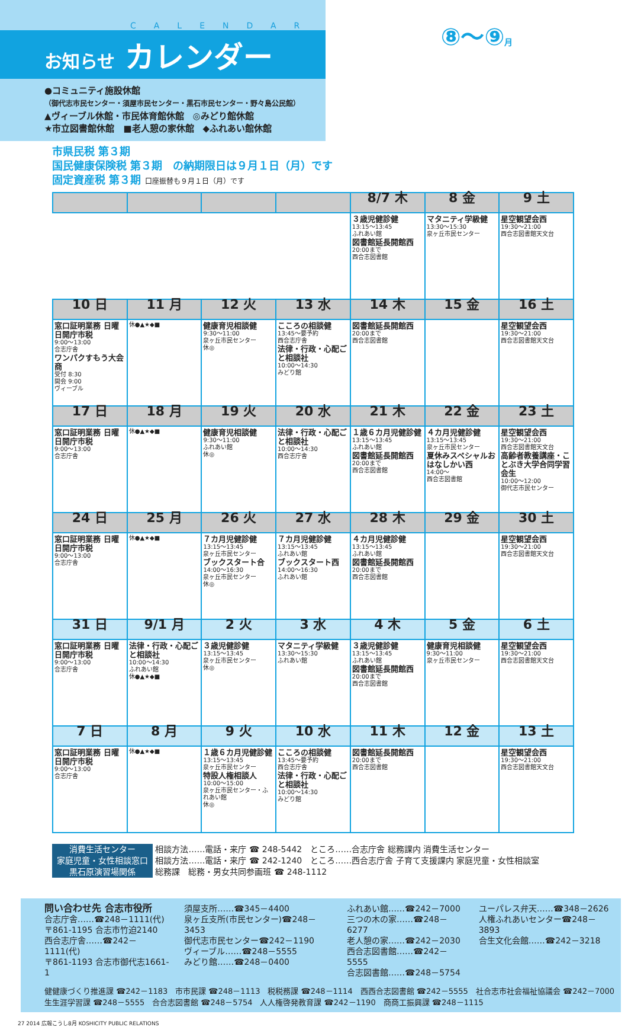CALENDAR
お知らせ カレンダー
●コミュニティ施設休館
（御代志市民センター・須屋市民センター・黒石市民センター・野々島公民館）
▲ヴィーブル休館・市民体育館休館　◎みどり館休館
★市立図書館休館　■老人憩の家休館　◆ふれあい館休館
⑧〜⑨月
市県民税 第３期
国民健康保険税 第３期　の納期限日は９月１日（月）です
固定資産税 第３期 口座振替も９月１日（月）です
| | | | | 8/7 木 | 8 金 | 9 土 |
| --- | --- | --- | --- | --- | --- | --- |
| | | | | ３歳児健診健 13:15～13:45 ふれあい館 図書館延長開館西 20:00まで 西合志図書館 | マタニティ学級健 13:30～15:30 泉ヶ丘市民センター | 星空観望会西 19:30～21:00 西合志図書館天文台 |
| 10 日 | 11 月 | 12 火 | 13 水 | 14 木 | 15 金 | 16 土 |
| 窓口証明業務 日曜日開庁市税 9:00～13:00 合志庁舎 ワンパクすもう大会商 受付 8:30 開会 9:00 ヴィーブル | 休●▲★◆■ | 健康育児相談健 9:30～11:00 泉ヶ丘市民センター 休◎ | こころの相談健 13:45～要予約 西合志庁舎 法律・行政・心配ごと相談社 10:00～14:30 みどり館 | 図書館延長開館西 20:00まで 西合志図書館 | | 星空観望会西 19:30～21:00 西合志図書館天文台 |
| 17 日 | 18 月 | 19 火 | 20 水 | 21 木 | 22 金 | 23 土 |
| 窓口証明業務 日曜日開庁市税 9:00～13:00 合志庁舎 | 休●▲★◆■ | 健康育児相談健 9:30～11:00 ふれあい館 休◎ | 法律・行政・心配ごと相談社 10:00～14:30 西合志庁舎 | １歳６カ月児健診健 13:15～13:45 ふれあい館 図書館延長開館西 20:00まで 西合志図書館 | ４カ月児健診健 13:15～13:45 泉ヶ丘市民センター 夏休みスペシャルおはなしかい西 14:00～ 西合志図書館 | 星空観望会西 19:30～21:00 西合志図書館天文台 高齢者教養講座・ことぶき大学合同学習会生 10:00～12:00 御代志市民センター |
| 24 日 | 25 月 | 26 火 | 27 水 | 28 木 | 29 金 | 30 土 |
| 窓口証明業務 日曜日開庁市税 9:00～13:00 合志庁舎 | 休●▲★◆■ | ７カ月児健診健 13:15～13:45 泉ヶ丘市民センター ブックスタート合 14:00～16:30 泉ヶ丘市民センター 休◎ | ７カ月児健診健 13:15～13:45 ふれあい館 ブックスタート西 14:00～16:30 ふれあい館 | ４カ月児健診健 13:15～13:45 ふれあい館 図書館延長開館西 20:00まで 西合志図書館 | | 星空観望会西 19:30～21:00 西合志図書館天文台 |
| 31 日 | 9/1 月 | 2 火 | 3 水 | 4 木 | 5 金 | 6 土 |
| 窓口証明業務 日曜日開庁市税 9:00～13:00 合志庁舎 | 法律・行政・心配ごと相談社 10:00～14:30 ふれあい館 休●▲★◆■ | ３歳児健診健 13:15～13:45 泉ヶ丘市民センター 休◎ | マタニティ学級健 13:30～15:30 ふれあい館 | ３歳児健診健 13:15～13:45 ふれあい館 図書館延長開館西 20:00まで 西合志図書館 | 健康育児相談健 9:30～11:00 泉ヶ丘市民センター | 星空観望会西 19:30～21:00 西合志図書館天文台 |
| 7 日 | 8 月 | 9 火 | 10 水 | 11 木 | 12 金 | 13 土 |
| 窓口証明業務 日曜日開庁市税 9:00～13:00 合志庁舎 | 休●▲★◆■ | １歳６カ月児健診健 13:15～13:45 泉ヶ丘市民センター 特設人権相談人 10:00～15:00 泉ヶ丘市民センター・ふれあい館 休◎ | こころの相談健 13:45～要予約 西合志庁舎 法律・行政・心配ごと相談社 10:00～14:30 みどり館 | 図書館延長開館西 20:00まで 西合志図書館 | | 星空観望会西 19:30～21:00 西合志図書館天文台 |
消費生活センター 相談方法……電話・来庁 ☎ 248-5442　ところ……合志庁舎 総務課内 消費生活センター
家庭児童・女性相談窓口 相談方法……電話・来庁 ☎ 242-1240　ところ……西合志庁舎 子育て支援課内 家庭児童・女性相談室
黒石原演習場関係 総務課　総務・男女共同参画班 ☎ 248-1112
問い合わせ先 合志市役所
合志庁舎……☎248－1111(代)
〒861-1195 合志市竹迫2140
西合志庁舎……☎242－1111(代)
〒861-1193 合志市御代志1661-1
須屋支所……☎345－4400
泉ヶ丘支所(市民センター)☎248－3453
御代志市民センター☎242－1190
ヴィーブル……☎248－5555
みどり館……☎248－0400
ふれあい館……☎242－7000
三つの木の家……☎248－6277
老人憩の家……☎242－2030
西合志図書館……☎242－5555
合志図書館……☎248－5754
ユーパレス弁天……☎348－2626
人権ふれあいセンター☎248－3893
合生文化会館……☎242－3218
健健康づくり推進課 ☎242－1183　市市民課 ☎248－1113　税税務課 ☎248－1114　西西合志図書館 ☎242－5555　社合志市社会福祉協議会 ☎242－7000
生生涯学習課 ☎248－5555　合合志図書館 ☎248－5754　人人権啓発教育課 ☎242－1190　商商工振興課 ☎248－1115
27 2014 広報こうし8月 KOSHICITY PUBLIC RELATIONS